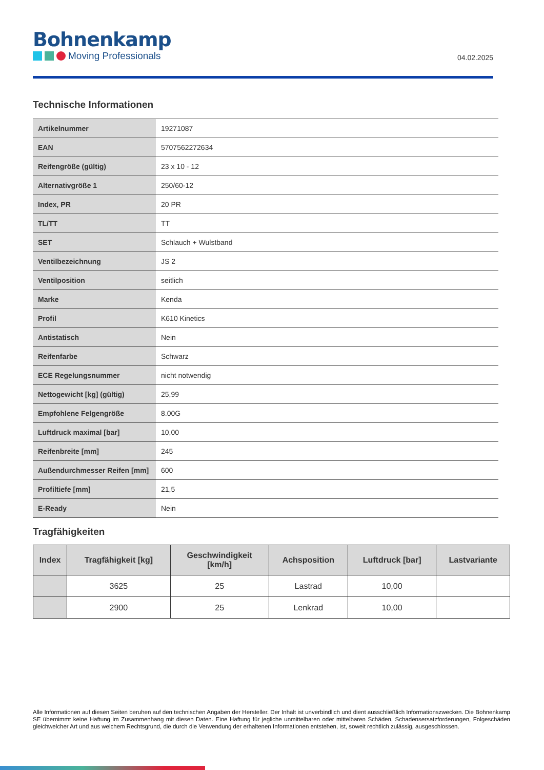Bohnenkamp
Moving Professionals
04.02.2025
Technische Informationen
| Artikelnummer | 19271087 |
| EAN | 5707562272634 |
| Reifengröße (gültig) | 23 x 10 - 12 |
| Alternativgröße 1 | 250/60-12 |
| Index, PR | 20 PR |
| TL/TT | TT |
| SET | Schlauch + Wulstband |
| Ventilbezeichnung | JS 2 |
| Ventilposition | seitlich |
| Marke | Kenda |
| Profil | K610 Kinetics |
| Antistatisch | Nein |
| Reifenfarbe | Schwarz |
| ECE Regelungsnummer | nicht notwendig |
| Nettogewicht [kg] (gültig) | 25,99 |
| Empfohlene Felgengröße | 8.00G |
| Luftdruck maximal [bar] | 10,00 |
| Reifenbreite [mm] | 245 |
| Außendurchmesser Reifen [mm] | 600 |
| Profiltiefe [mm] | 21,5 |
| E-Ready | Nein |
Tragfähigkeiten
| Index | Tragfähigkeit [kg] | Geschwindigkeit [km/h] | Achsposition | Luftdruck [bar] | Lastvariante |
| --- | --- | --- | --- | --- | --- |
| | 3625 | 25 | Lastrad | 10,00 | |
| | 2900 | 25 | Lenkrad | 10,00 | |
Alle Informationen auf diesen Seiten beruhen auf den technischen Angaben der Hersteller. Der Inhalt ist unverbindlich und dient ausschließlich Informationszwecken. Die Bohnenkamp SE übernimmt keine Haftung im Zusammenhang mit diesen Daten. Eine Haftung für jegliche unmittelbaren oder mittelbaren Schäden, Schadensersatzforderungen, Folgeschäden gleichwelcher Art und aus welchem Rechtsgrund, die durch die Verwendung der erhaltenen Informationen entstehen, ist, soweit rechtlich zulässig, ausgeschlossen.